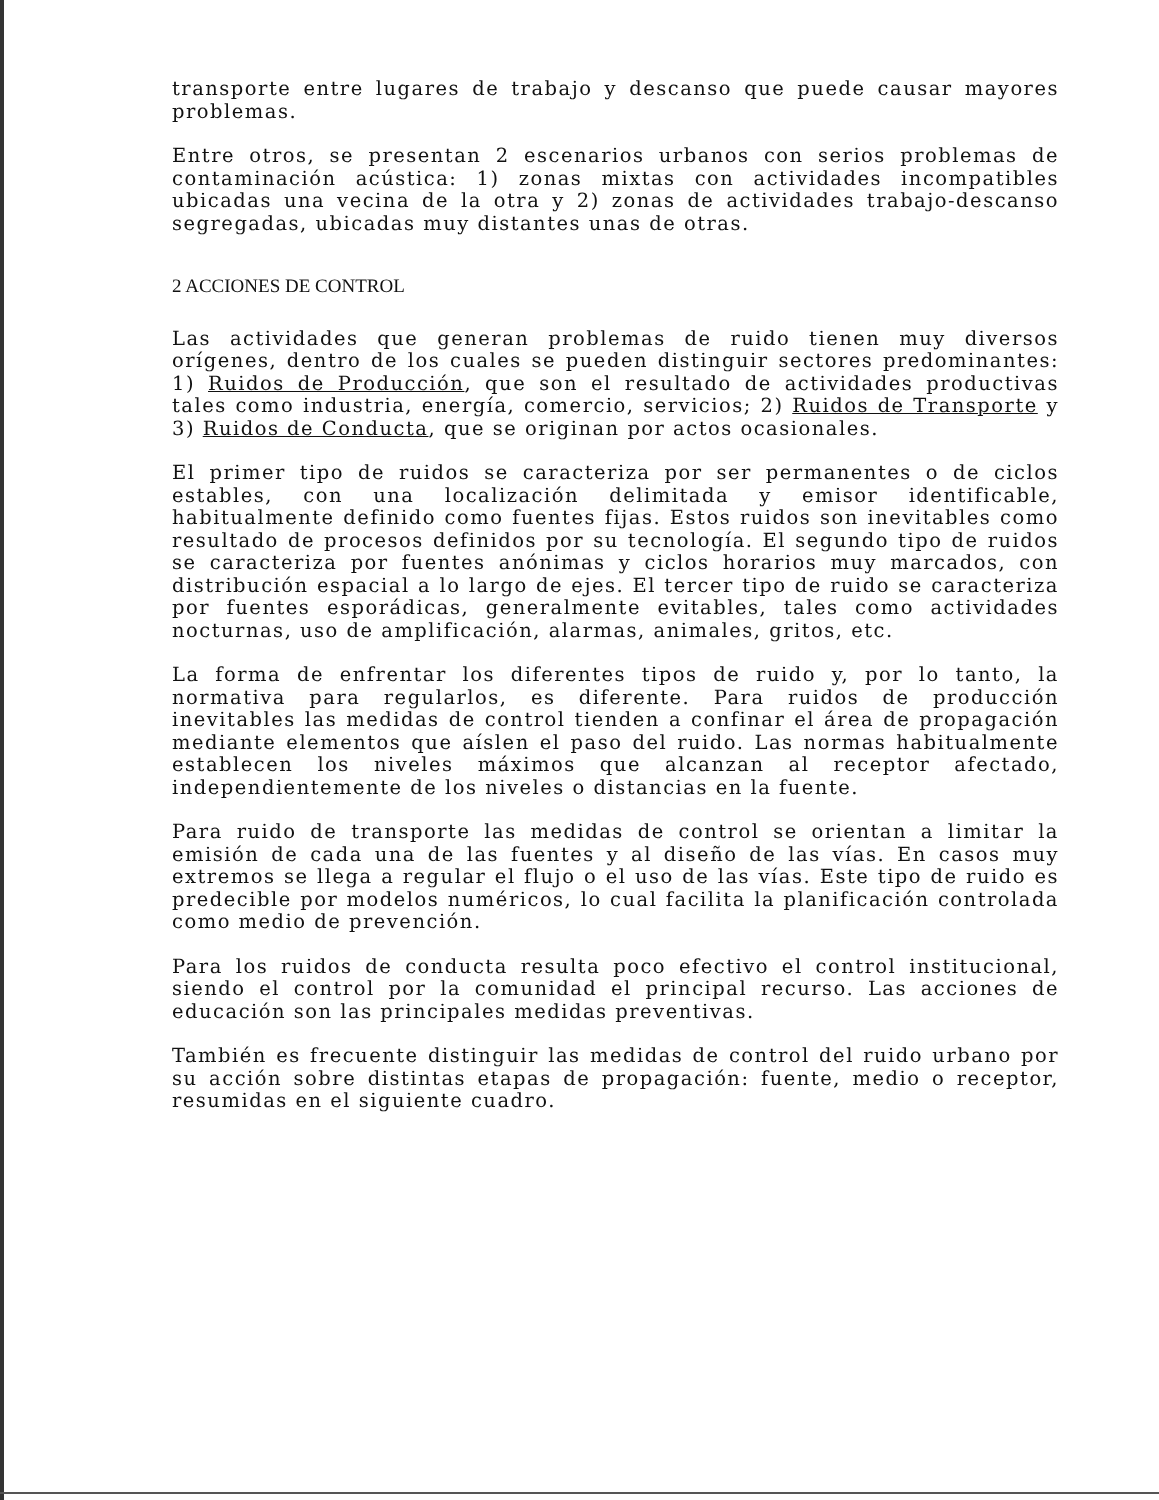transporte entre lugares de trabajo y descanso que puede causar mayores problemas.
Entre otros, se presentan 2 escenarios urbanos con serios problemas de contaminación acústica: 1) zonas mixtas con actividades incompatibles ubicadas una vecina de la otra y 2) zonas de actividades trabajo-descanso segregadas, ubicadas muy distantes unas de otras.
2 ACCIONES DE CONTROL
Las actividades que generan problemas de ruido tienen muy diversos orígenes, dentro de los cuales se pueden distinguir sectores predominantes: 1) Ruidos de Producción, que son el resultado de actividades productivas tales como industria, energía, comercio, servicios; 2) Ruidos de Transporte y 3) Ruidos de Conducta, que se originan por actos ocasionales.
El primer tipo de ruidos se caracteriza por ser permanentes o de ciclos estables, con una localización delimitada y emisor identificable, habitualmente definido como fuentes fijas. Estos ruidos son inevitables como resultado de procesos definidos por su tecnología. El segundo tipo de ruidos se caracteriza por fuentes anónimas y ciclos horarios muy marcados, con distribución espacial a lo largo de ejes. El tercer tipo de ruido se caracteriza por fuentes esporádicas, generalmente evitables, tales como actividades nocturnas, uso de amplificación, alarmas, animales, gritos, etc.
La forma de enfrentar los diferentes tipos de ruido y, por lo tanto, la normativa para regularlos, es diferente. Para ruidos de producción inevitables las medidas de control tienden a confinar el área de propagación mediante elementos que aíslen el paso del ruido. Las normas habitualmente establecen los niveles máximos que alcanzan al receptor afectado, independientemente de los niveles o distancias en la fuente.
Para ruido de transporte las medidas de control se orientan a limitar la emisión de cada una de las fuentes y al diseño de las vías. En casos muy extremos se llega a regular el flujo o el uso de las vías. Este tipo de ruido es predecible por modelos numéricos, lo cual facilita la planificación controlada como medio de prevención.
Para los ruidos de conducta resulta poco efectivo el control institucional, siendo el control por la comunidad el principal recurso. Las acciones de educación son las principales medidas preventivas.
También es frecuente distinguir las medidas de control del ruido urbano por su acción sobre distintas etapas de propagación: fuente, medio o receptor, resumidas en el siguiente cuadro.